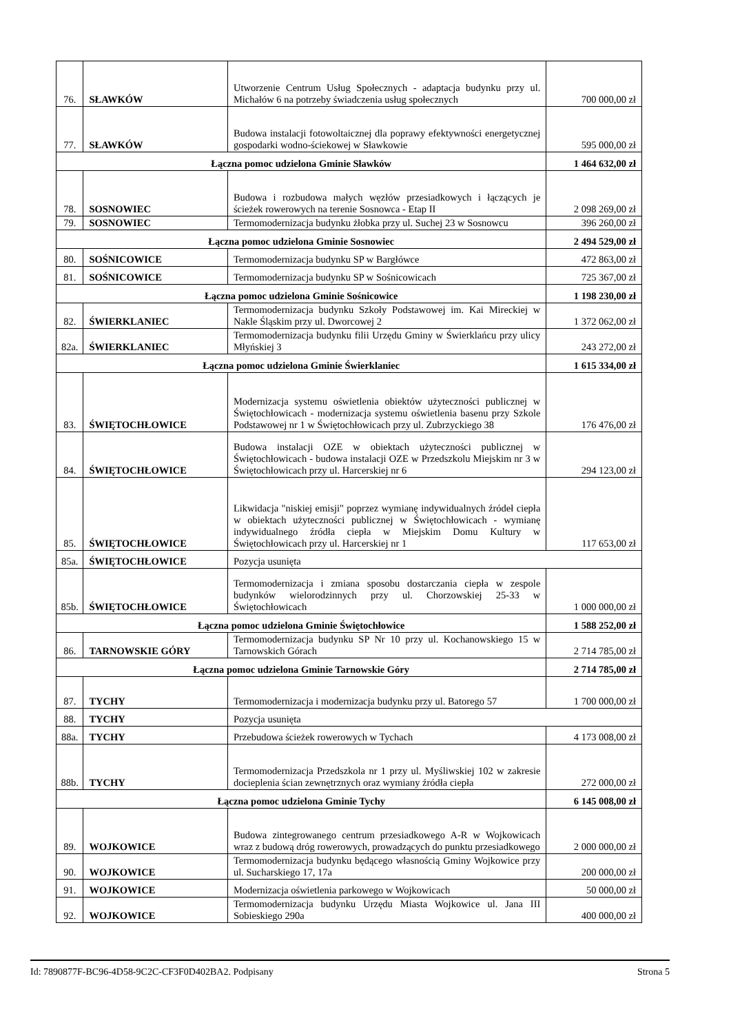| 76. | SŁAWKÓW | Utworzenie Centrum Usług Społecznych - adaptacja budynku przy ul. Michałów 6 na potrzeby świadczenia usług społecznych | 700 000,00 zł |
| 77. | SŁAWKÓW | Budowa instalacji fotowoltaicznej dla poprawy efektywności energetycznej gospodarki wodno-ściekowej w Sławkowie | 595 000,00 zł |
| Łączna pomoc udzielona Gminie Sławków | | | 1 464 632,00 zł |
| 78. | SOSNOWIEC | Budowa i rozbudowa małych węzłów przesiadkowych i łączących je ścieżek rowerowych na terenie Sosnowca - Etap II | 2 098 269,00 zł |
| 79. | SOSNOWIEC | Termomodernizacja budynku żłobka przy ul. Suchej 23 w Sosnowcu | 396 260,00 zł |
| Łączna pomoc udzielona Gminie Sosnowiec | | | 2 494 529,00 zł |
| 80. | SOŚNICOWICE | Termomodernizacja budynku SP w Bargłówce | 472 863,00 zł |
| 81. | SOŚNICOWICE | Termomodernizacja budynku SP w Sośnicowicach | 725 367,00 zł |
| Łączna pomoc udzielona Gminie Sośnicowice | | | 1 198 230,00 zł |
| 82. | ŚWIERKLANIEC | Termomodernizacja budynku Szkoły Podstawowej im. Kai Mireckiej w Nakle Śląskim przy ul. Dworcowej 2 | 1 372 062,00 zł |
| 82a. | ŚWIERKLANIEC | Termomodernizacja budynku filii Urzędu Gminy w Świerklańcu przy ulicy Młyńskiej 3 | 243 272,00 zł |
| Łączna pomoc udzielona Gminie Świerklaniec | | | 1 615 334,00 zł |
| 83. | ŚWIĘTOCHŁOWICE | Modernizacja systemu oświetlenia obiektów użyteczności publicznej w Świętochłowicach - modernizacja systemu oświetlenia basenu przy Szkole Podstawowej nr 1 w Świętochłowicach przy ul. Zubrzyckiego 38 | 176 476,00 zł |
| 84. | ŚWIĘTOCHŁOWICE | Budowa instalacji OZE w obiektach użyteczności publicznej w Świętochłowicach - budowa instalacji OZE w Przedszkolu Miejskim nr 3 w Świętochłowicach przy ul. Harcerskiej nr 6 | 294 123,00 zł |
| 85. | ŚWIĘTOCHŁOWICE | Likwidacja "niskiej emisji" poprzez wymianę indywidualnych źródeł ciepła w obiektach użyteczności publicznej w Świętochłowicach - wymianę indywidualnego źródła ciepła w Miejskim Domu Kultury w Świętochłowicach przy ul. Harcerskiej nr 1 | 117 653,00 zł |
| 85a. | ŚWIĘTOCHŁOWICE | Pozycja usunięta | |
| 85b. | ŚWIĘTOCHŁOWICE | Termomodernizacja i zmiana sposobu dostarczania ciepła w zespole budynków wielorodzinnych przy ul. Chorzowskiej 25-33 w Świętochłowicach | 1 000 000,00 zł |
| Łączna pomoc udzielona Gminie Świętochłowice | | | 1 588 252,00 zł |
| 86. | TARNOWSKIE GÓRY | Termomodernizacja budynku SP Nr 10 przy ul. Kochanowskiego 15 w Tarnowskich Górach | 2 714 785,00 zł |
| Łączna pomoc udzielona Gminie Tarnowskie Góry | | | 2 714 785,00 zł |
| 87. | TYCHY | Termomodernizacja i modernizacja budynku przy ul. Batorego 57 | 1 700 000,00 zł |
| 88. | TYCHY | Pozycja usunięta | |
| 88a. | TYCHY | Przebudowa ścieżek rowerowych w Tychach | 4 173 008,00 zł |
| 88b. | TYCHY | Termomodernizacja Przedszkola nr 1 przy ul. Myśliwskiej 102 w zakresie docieplenia ścian zewnętrznych oraz wymiany źródła ciepła | 272 000,00 zł |
| Łączna pomoc udzielona Gminie Tychy | | | 6 145 008,00 zł |
| 89. | WOJKOWICE | Budowa zintegrowanego centrum przesiadkowego A-R w Wojkowicach wraz z budową dróg rowerowych, prowadzących do punktu przesiadkowego | 2 000 000,00 zł |
| 90. | WOJKOWICE | Termomodernizacja budynku będącego własnością Gminy Wojkowice przy ul. Sucharskiego 17, 17a | 200 000,00 zł |
| 91. | WOJKOWICE | Modernizacja oświetlenia parkowego w Wojkowicach | 50 000,00 zł |
| 92. | WOJKOWICE | Termomodernizacja budynku Urzędu Miasta Wojkowice ul. Jana III Sobieskiego 290a | 400 000,00 zł |
Id: 7890877F-BC96-4D58-9C2C-CF3F0D402BA2. Podpisany Strona 5